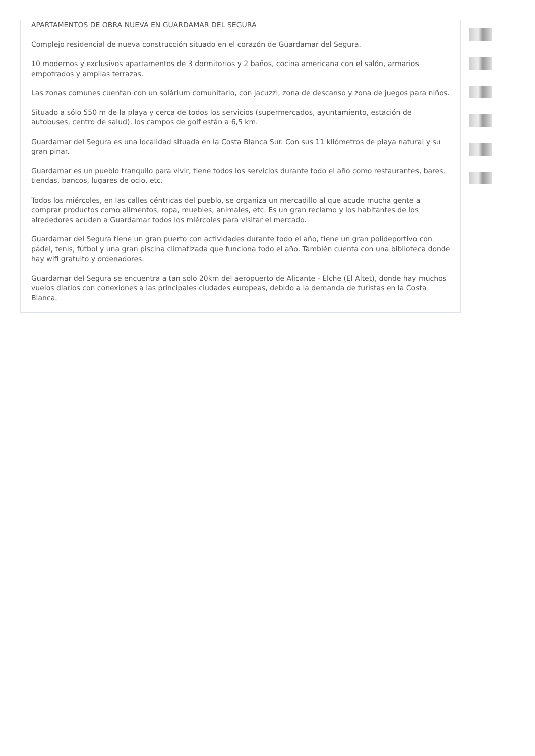APARTAMENTOS DE OBRA NUEVA EN GUARDAMAR DEL SEGURA
Complejo residencial de nueva construcción situado en el corazón de Guardamar del Segura.
10 modernos y exclusivos apartamentos de 3 dormitorios y 2 baños, cocina americana con el salón, armarios empotrados y amplias terrazas.
Las zonas comunes cuentan con un solárium comunitario, con jacuzzi, zona de descanso y zona de juegos para niños.
Situado a sólo 550 m de la playa y cerca de todos los servicios (supermercados, ayuntamiento, estación de autobuses, centro de salud), los campos de golf están a 6,5 km.
Guardamar del Segura es una localidad situada en la Costa Blanca Sur. Con sus 11 kilómetros de playa natural y su gran pinar.
Guardamar es un pueblo tranquilo para vivir, tiene todos los servicios durante todo el año como restaurantes, bares, tiendas, bancos, lugares de ocio, etc.
Todos los miércoles, en las calles céntricas del pueblo, se organiza un mercadillo al que acude mucha gente a comprar productos como alimentos, ropa, muebles, animales, etc. Es un gran reclamo y los habitantes de los alrededores acuden a Guardamar todos los miércoles para visitar el mercado.
Guardamar del Segura tiene un gran puerto con actividades durante todo el año, tiene un gran polideportivo con pádel, tenis, fútbol y una gran piscina climatizada que funciona todo el año. También cuenta con una biblioteca donde hay wifi gratuito y ordenadores.
Guardamar del Segura se encuentra a tan solo 20km del aeropuerto de Alicante - Elche (El Altet), donde hay muchos vuelos diarios con conexiones a las principales ciudades europeas, debido a la demanda de turistas en la Costa Blanca.